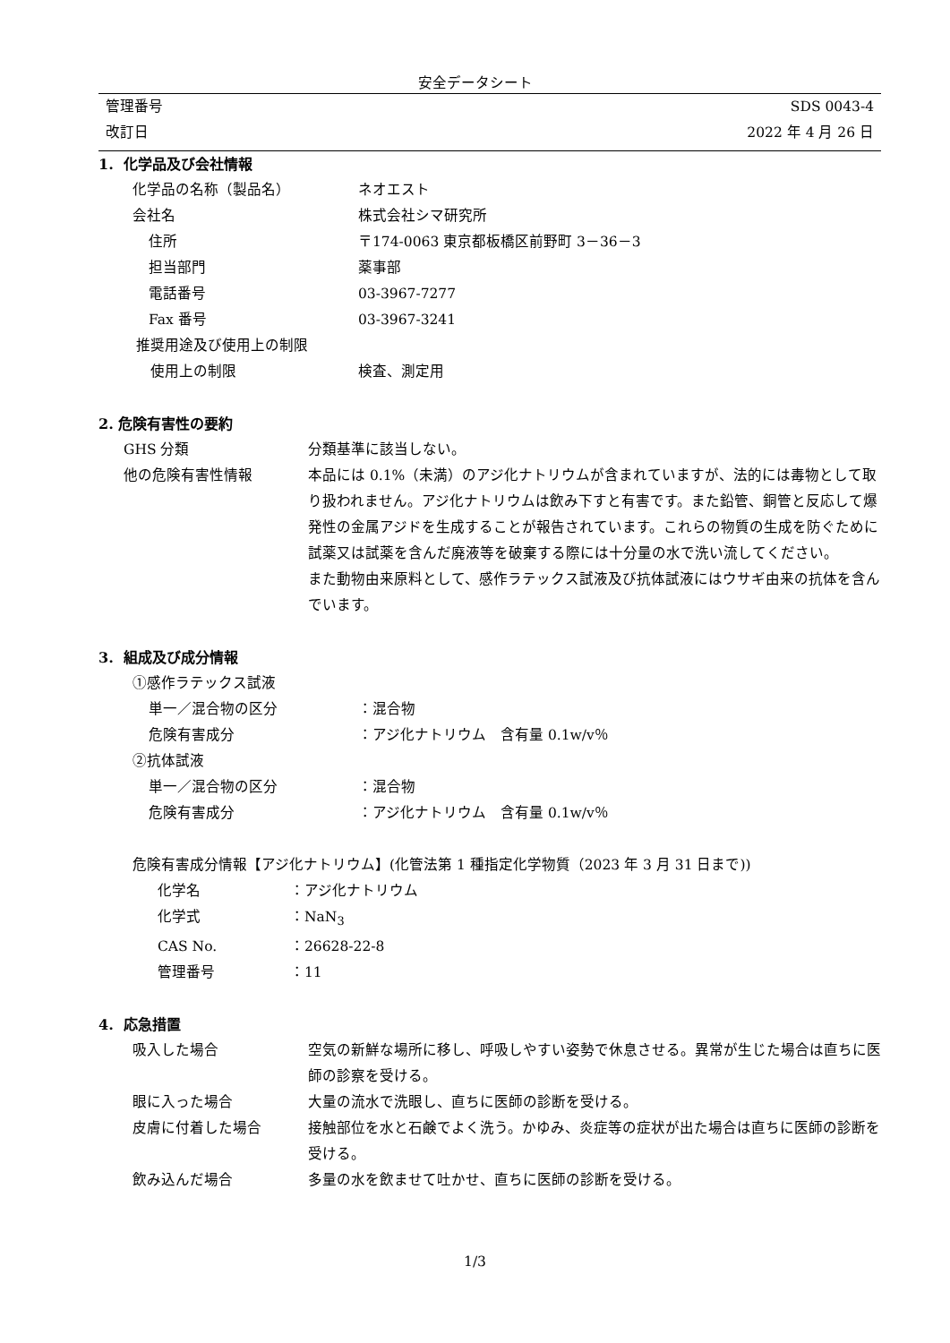安全データシート
管理番号 SDS 0043-4
改訂日 2022 年 4 月 26 日
1. 化学品及び会社情報
化学品の名称（製品名） ネオエスト
会社名 株式会社シマ研究所
住所 〒174-0063 東京都板橋区前野町 3－36－3
担当部門 薬事部
電話番号 03-3967-7277
Fax 番号 03-3967-3241
推奨用途及び使用上の制限
使用上の制限 検査、測定用
2. 危険有害性の要約
GHS 分類 分類基準に該当しない。
他の危険有害性情報 本品には 0.1%（未満）のアジ化ナトリウムが含まれていますが、法的には毒物として取り扱われません。アジ化ナトリウムは飲み下すと有害です。また鉛管、銅管と反応して爆発性の金属アジドを生成することが報告されています。これらの物質の生成を防ぐために試薬又は試薬を含んだ廃液等を破棄する際には十分量の水で洗い流してください。
また動物由来原料として、感作ラテックス試液及び抗体試液にはウサギ由来の抗体を含んでいます。
3. 組成及び成分情報
①感作ラテックス試液
単一／混合物の区分 ：混合物
危険有害成分 ：アジ化ナトリウム　含有量 0.1w/v％
②抗体試液
単一／混合物の区分 ：混合物
危険有害成分 ：アジ化ナトリウム　含有量 0.1w/v％
危険有害成分情報【アジ化ナトリウム】(化管法第 1 種指定化学物質（2023 年 3 月 31 日まで))
化学名 ：アジ化ナトリウム
化学式 ：NaN<sub>3</sub>
CAS No. ：26628-22-8
管理番号 ：11
4. 応急措置
吸入した場合 空気の新鮮な場所に移し、呼吸しやすい姿勢で休息させる。異常が生じた場合は直ちに医師の診察を受ける。
眼に入った場合 大量の流水で洗眼し、直ちに医師の診断を受ける。
皮膚に付着した場合 接触部位を水と石鹸でよく洗う。かゆみ、炎症等の症状が出た場合は直ちに医師の診断を受ける。
飲み込んだ場合 多量の水を飲ませて吐かせ、直ちに医師の診断を受ける。
1/3